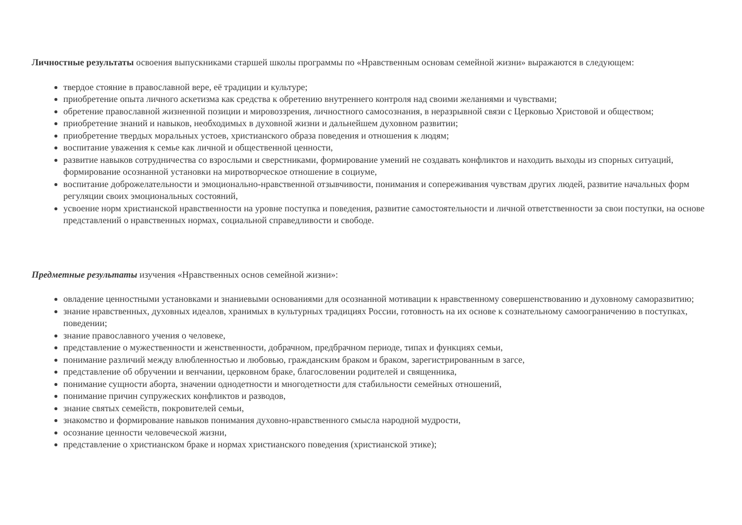Личностные результаты освоения выпускниками старшей школы программы по «Нравственным основам семейной жизни» выражаются в следующем:
твердое стояние в православной вере, её традиции и культуре;
приобретение опыта личного аскетизма как средства к обретению внутреннего контроля над своими желаниями и чувствами;
обретение православной жизненной позиции и мировоззрения, личностного самосознания, в неразрывной связи с Церковью Христовой и обществом;
приобретение знаний и навыков, необходимых в духовной жизни и дальнейшем духовном развитии;
приобретение твердых моральных устоев, христианского образа поведения и отношения к людям;
воспитание уважения к семье как личной и общественной ценности,
развитие навыков сотрудничества со взрослыми и сверстниками, формирование умений не создавать конфликтов и находить выходы из спорных ситуаций, формирование осознанной установки на миротворческое отношение в социуме,
воспитание доброжелательности и эмоционально-нравственной отзывчивости, понимания и сопереживания чувствам других людей, развитие начальных форм регуляции своих эмоциональных состояний,
усвоение норм христианской нравственности на уровне поступка и поведения, развитие самостоятельности и личной ответственности за свои поступки, на основе представлений о нравственных нормах, социальной справедливости и свободе.
Предметные результаты изучения «Нравственных основ семейной жизни»:
овладение ценностными установками и знаниевыми основаниями для осознанной мотивации к нравственному совершенствованию и духовному саморазвитию;
знание нравственных, духовных идеалов, хранимых в культурных традициях России, готовность на их основе к сознательному самоограничению в поступках, поведении;
знание православного учения о человеке,
представление о мужественности и женственности, добрачном, предбрачном периоде, типах и функциях семьи,
понимание различий между влюбленностью и любовью, гражданским браком и браком, зарегистрированным в загсе,
представление об обручении и венчании, церковном браке, благословении родителей и священника,
понимание сущности аборта, значении однодетности и многодетности для стабильности семейных отношений,
понимание причин супружеских конфликтов и разводов,
знание святых семейств, покровителей семьи,
знакомство и формирование навыков понимания духовно-нравственного смысла народной мудрости,
осознание ценности человеческой жизни,
представление о христианском браке и нормах христианского поведения (христианской этике);